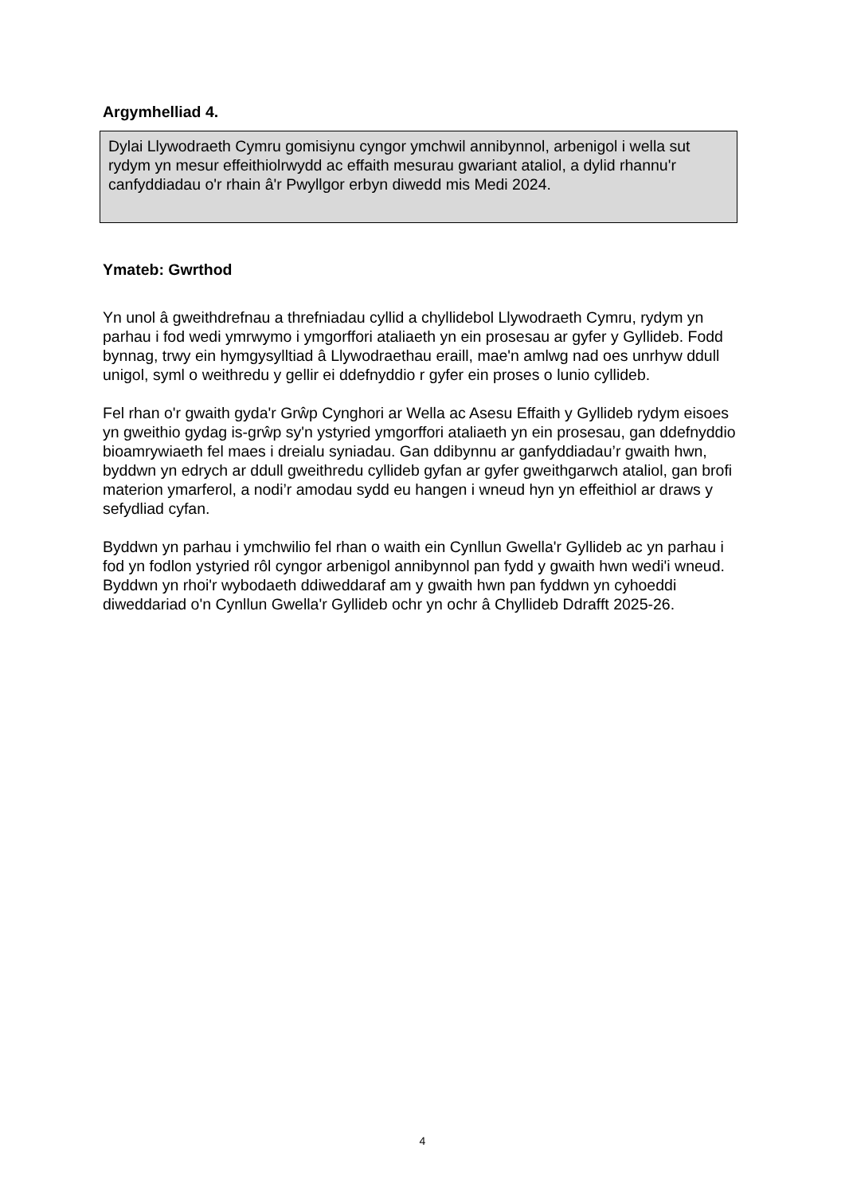Argymhelliad 4.
Dylai Llywodraeth Cymru gomisiynu cyngor ymchwil annibynnol, arbenigol i wella sut rydym yn mesur effeithiolrwydd ac effaith mesurau gwariant ataliol, a dylid rhannu'r canfyddiadau o'r rhain â'r Pwyllgor erbyn diwedd mis Medi 2024.
Ymateb: Gwrthod
Yn unol â gweithdrefnau a threfniadau cyllid a chyllidebol Llywodraeth Cymru, rydym yn parhau i fod wedi ymrwymo i ymgorffori ataliaeth yn ein prosesau ar gyfer y Gyllideb. Fodd bynnag, trwy ein hymgysylltiad â Llywodraethau eraill, mae'n amlwg nad oes unrhyw ddull unigol, syml o weithredu y gellir ei ddefnyddio r gyfer ein proses o lunio cyllideb.
Fel rhan o'r gwaith gyda'r Grŵp Cynghori ar Wella ac Asesu Effaith y Gyllideb rydym eisoes yn gweithio gydag is-grŵp sy'n ystyried ymgorffori ataliaeth yn ein prosesau, gan ddefnyddio bioamrywiaeth fel maes i dreialu syniadau. Gan ddibynnu ar ganfyddiadau’r gwaith hwn, byddwn yn edrych ar ddull gweithredu cyllideb gyfan ar gyfer gweithgarwch ataliol, gan brofi materion ymarferol, a nodi’r amodau sydd eu hangen i wneud hyn yn effeithiol ar draws y sefydliad cyfan.
Byddwn yn parhau i ymchwilio fel rhan o waith ein Cynllun Gwella'r Gyllideb ac yn parhau i fod yn fodlon ystyried rôl cyngor arbenigol annibynnol pan fydd y gwaith hwn wedi'i wneud. Byddwn yn rhoi'r wybodaeth ddiweddaraf am y gwaith hwn pan fyddwn yn cyhoeddi diweddariad o'n Cynllun Gwella'r Gyllideb ochr yn ochr â Chyllideb Ddrafft 2025-26.
4